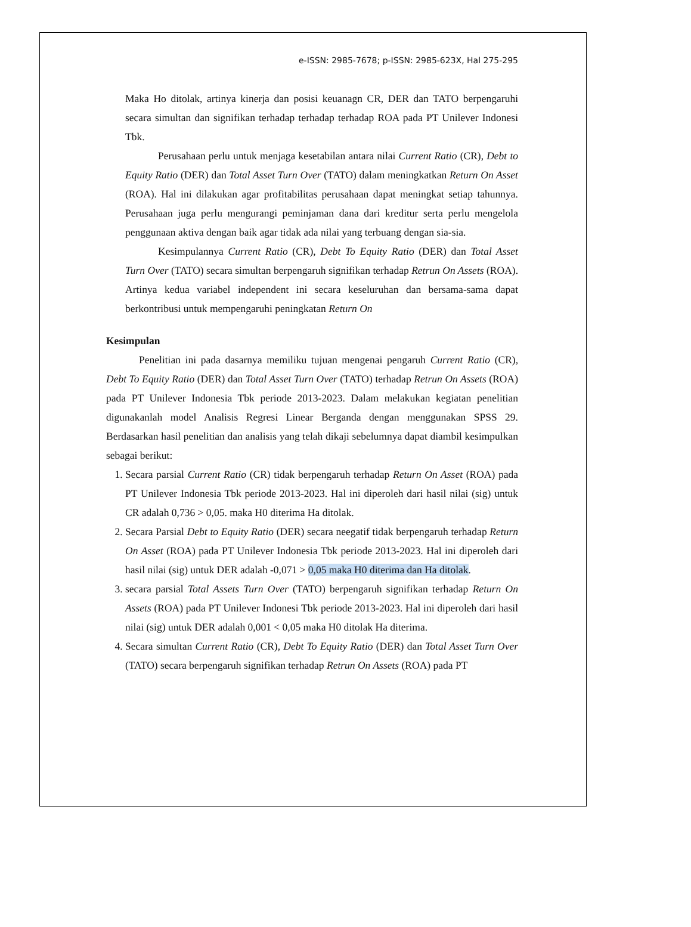e-ISSN: 2985-7678; p-ISSN: 2985-623X, Hal 275-295
Maka Ho ditolak, artinya kinerja dan posisi keuanagn CR, DER dan TATO berpengaruhi secara simultan dan signifikan terhadap terhadap terhadap ROA pada PT Unilever Indonesi Tbk.
Perusahaan perlu untuk menjaga kesetabilan antara nilai Current Ratio (CR), Debt to Equity Ratio (DER) dan Total Asset Turn Over (TATO) dalam meningkatkan Return On Asset (ROA). Hal ini dilakukan agar profitabilitas perusahaan dapat meningkat setiap tahunnya. Perusahaan juga perlu mengurangi peminjaman dana dari kreditur serta perlu mengelola penggunaan aktiva dengan baik agar tidak ada nilai yang terbuang dengan sia-sia.
Kesimpulannya Current Ratio (CR), Debt To Equity Ratio (DER) dan Total Asset Turn Over (TATO) secara simultan berpengaruh signifikan terhadap Retrun On Assets (ROA). Artinya kedua variabel independent ini secara keseluruhan dan bersama-sama dapat berkontribusi untuk mempengaruhi peningkatan Return On
Kesimpulan
Penelitian ini pada dasarnya memiliku tujuan mengenai pengaruh Current Ratio (CR), Debt To Equity Ratio (DER) dan Total Asset Turn Over (TATO) terhadap Retrun On Assets (ROA) pada PT Unilever Indonesia Tbk periode 2013-2023. Dalam melakukan kegiatan penelitian digunakanlah model Analisis Regresi Linear Berganda dengan menggunakan SPSS 29. Berdasarkan hasil penelitian dan analisis yang telah dikaji sebelumnya dapat diambil kesimpulkan sebagai berikut:
1. Secara parsial Current Ratio (CR) tidak berpengaruh terhadap Return On Asset (ROA) pada PT Unilever Indonesia Tbk periode 2013-2023. Hal ini diperoleh dari hasil nilai (sig) untuk CR adalah 0,736 > 0,05. maka H0 diterima Ha ditolak.
2. Secara Parsial Debt to Equity Ratio (DER) secara neegatif tidak berpengaruh terhadap Return On Asset (ROA) pada PT Unilever Indonesia Tbk periode 2013-2023. Hal ini diperoleh dari hasil nilai (sig) untuk DER adalah -0,071 > 0,05 maka H0 diterima dan Ha ditolak.
3. secara parsial Total Assets Turn Over (TATO) berpengaruh signifikan terhadap Return On Assets (ROA) pada PT Unilever Indonesi Tbk periode 2013-2023. Hal ini diperoleh dari hasil nilai (sig) untuk DER adalah 0,001 < 0,05 maka H0 ditolak Ha diterima.
4. Secara simultan Current Ratio (CR), Debt To Equity Ratio (DER) dan Total Asset Turn Over (TATO) secara berpengaruh signifikan terhadap Retrun On Assets (ROA) pada PT